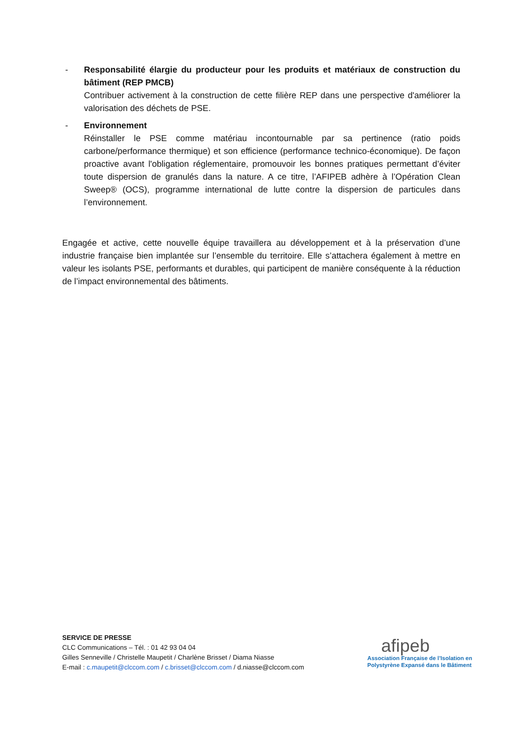- Responsabilité élargie du producteur pour les produits et matériaux de construction du bâtiment (REP PMCB)
Contribuer activement à la construction de cette filière REP dans une perspective d'améliorer la valorisation des déchets de PSE.
- Environnement
Réinstaller le PSE comme matériau incontournable par sa pertinence (ratio poids carbone/performance thermique) et son efficience (performance technico-économique). De façon proactive avant l'obligation réglementaire, promouvoir les bonnes pratiques permettant d’éviter toute dispersion de granulés dans la nature. A ce titre, l’AFIPEB adhère à l’Opération Clean Sweep® (OCS), programme international de lutte contre la dispersion de particules dans l’environnement.
Engagée et active, cette nouvelle équipe travaillera au développement et à la préservation d’une industrie française bien implantée sur l’ensemble du territoire. Elle s’attachera également à mettre en valeur les isolants PSE, performants et durables, qui participent de manière conséquente à la réduction de l’impact environnemental des bâtiments.
SERVICE DE PRESSE
CLC Communications – Tél. : 01 42 93 04 04
Gilles Senneville / Christelle Maupetit / Charlène Brisset / Diama Niasse
E-mail : c.maupetit@clccom.com / c.brisset@clccom.com / d.niasse@clccom.com
afipeb
Association Française de l’Isolation en
Polystyrène Expansé dans le Bâtiment